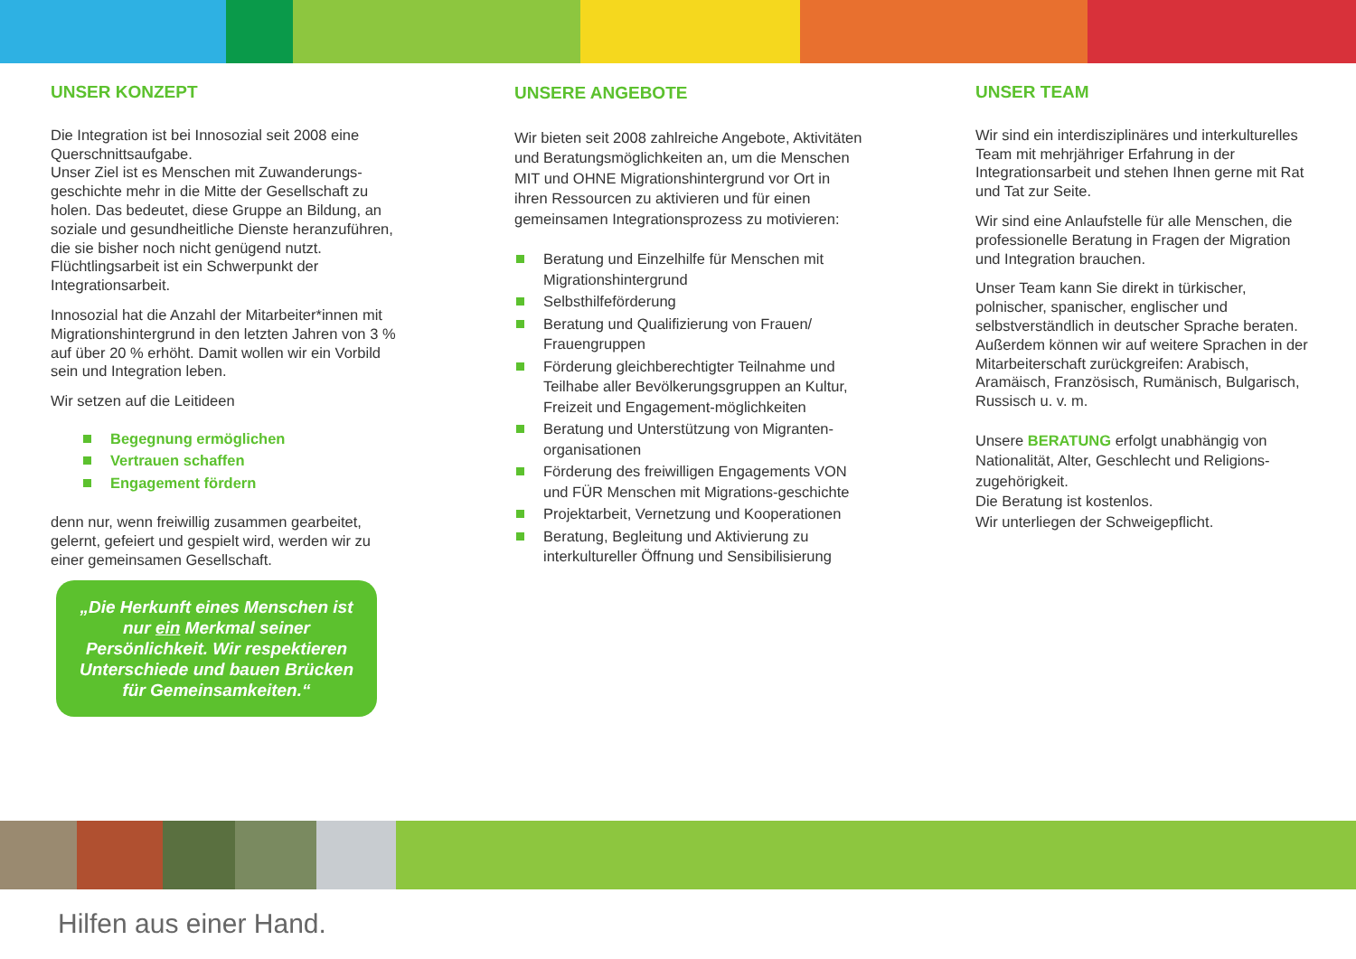UNSER KONZEPT
Die Integration ist bei Innosozial seit 2008 eine Querschnittsaufgabe.
Unser Ziel ist es Menschen mit Zuwanderungs-geschichte mehr in die Mitte der Gesellschaft zu holen. Das bedeutet, diese Gruppe an Bildung, an soziale und gesundheitliche Dienste heranzuführen, die sie bisher noch nicht genügend nutzt.
Flüchtlingsarbeit ist ein Schwerpunkt der Integrationsarbeit.
Innosozial hat die Anzahl der Mitarbeiter*innen mit Migrationshintergrund in den letzten Jahren von 3 % auf über 20 % erhöht. Damit wollen wir ein Vorbild sein und Integration leben.
Wir setzen auf die Leitideen
Begegnung ermöglichen
Vertrauen schaffen
Engagement fördern
denn nur, wenn freiwillig zusammen gearbeitet, gelernt, gefeiert und gespielt wird, werden wir zu einer gemeinsamen Gesellschaft.
„Die Herkunft eines Menschen ist nur ein Merkmal seiner Persönlichkeit. Wir respektieren Unterschiede und bauen Brücken für Gemeinsamkeiten.“
UNSERE ANGEBOTE
Wir bieten seit 2008 zahlreiche Angebote, Aktivitäten und Beratungsmöglichkeiten an, um die Menschen MIT und OHNE Migrationshintergrund vor Ort in ihren Ressourcen zu aktivieren und für einen gemeinsamen Integrationsprozess zu motivieren:
Beratung und Einzelhilfe für Menschen mit Migrationshintergrund
Selbsthilfeförderung
Beratung und Qualifizierung von Frauen/ Frauengruppen
Förderung gleichberechtigter Teilnahme und Teilhabe aller Bevölkerungsgruppen an Kultur, Freizeit und Engagement-möglichkeiten
Beratung und Unterstützung von Migranten-organisationen
Förderung des freiwilligen Engagements VON und FÜR Menschen mit Migrations-geschichte
Projektarbeit, Vernetzung und Kooperationen
Beratung, Begleitung und Aktivierung zu interkultureller Öffnung und Sensibilisierung
UNSER TEAM
Wir sind ein interdisziplinäres und interkulturelles Team mit mehrjähriger Erfahrung in der Integrationsarbeit und stehen Ihnen gerne mit Rat und Tat zur Seite.
Wir sind eine Anlaufstelle für alle Menschen, die professionelle Beratung in Fragen der Migration und Integration brauchen.
Unser Team kann Sie direkt in türkischer, polnischer, spanischer, englischer und selbstverständlich in deutscher Sprache beraten.
Außerdem können wir auf weitere Sprachen in der Mitarbeiterschaft zurückgreifen: Arabisch, Aramäisch, Französisch, Rumänisch, Bulgarisch, Russisch u. v. m.
Unsere BERATUNG erfolgt unabhängig von Nationalität, Alter, Geschlecht und Religions-zugehörigkeit.
Die Beratung ist kostenlos.
Wir unterliegen der Schweigepflicht.
Hilfen aus einer Hand.